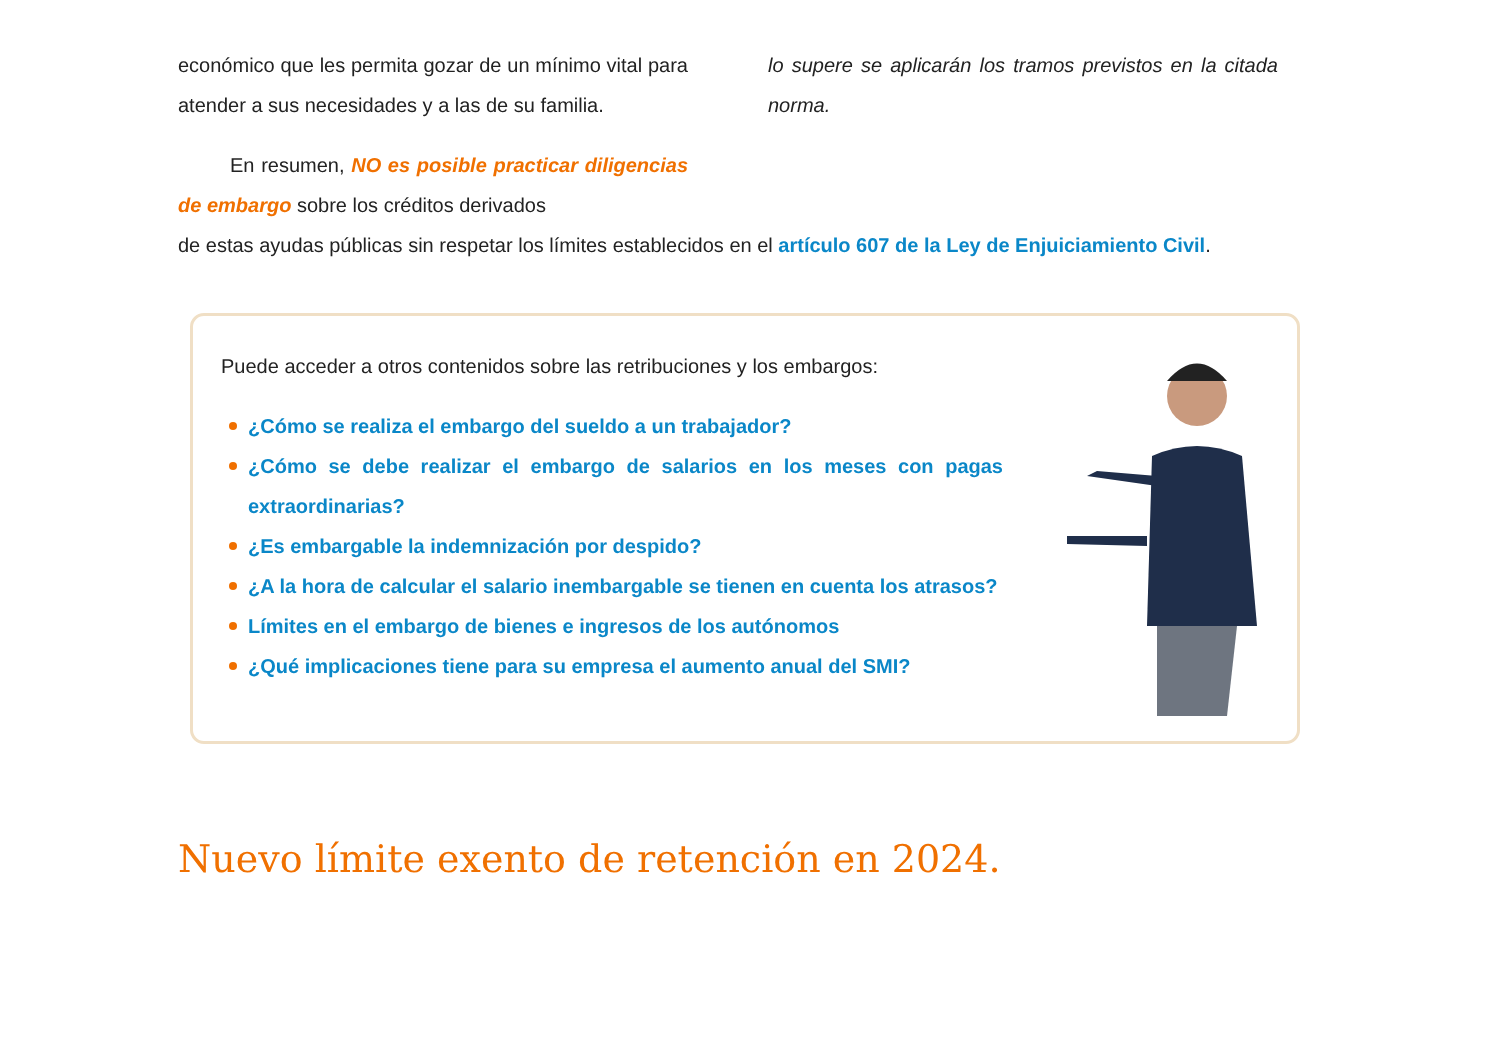económico que les permita gozar de un mínimo vital para atender a sus necesidades y a las de su familia.
En resumen, NO es posible practicar diligencias de embargo sobre los créditos derivados
lo supere se aplicarán los tramos previstos en la citada norma.
de estas ayudas públicas sin respetar los límites establecidos en el artículo 607 de la Ley de Enjuiciamiento Civil.
Puede acceder a otros contenidos sobre las retribuciones y los embargos:
¿Cómo se realiza el embargo del sueldo a un trabajador?
¿Cómo se debe realizar el embargo de salarios en los meses con pagas extraordinarias?
¿Es embargable la indemnización por despido?
¿A la hora de calcular el salario inembargable se tienen en cuenta los atrasos?
Límites en el embargo de bienes e ingresos de los autónomos
¿Qué implicaciones tiene para su empresa el aumento anual del SMI?
Nuevo límite exento de retención en 2024.